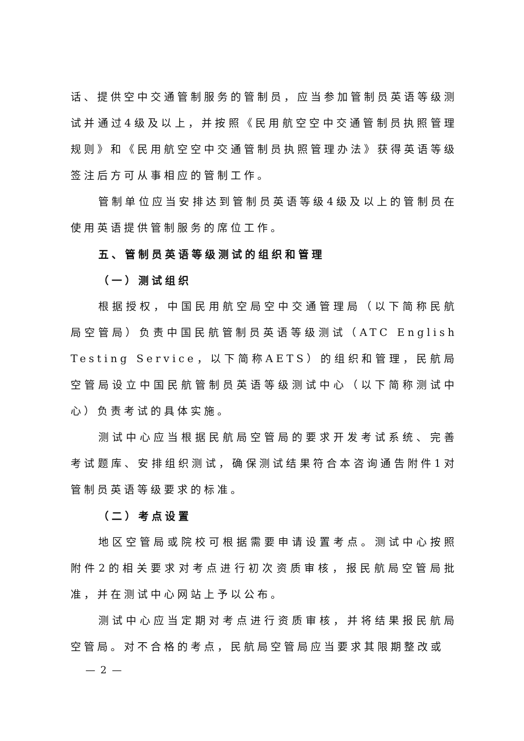话、提供空中交通管制服务的管制员，应当参加管制员英语等级测试并通过4级及以上，并按照《民用航空空中交通管制员执照管理规则》和《民用航空空中交通管制员执照管理办法》获得英语等级签注后方可从事相应的管制工作。
管制单位应当安排达到管制员英语等级4级及以上的管制员在使用英语提供管制服务的席位工作。
五、管制员英语等级测试的组织和管理
（一）测试组织
根据授权，中国民用航空局空中交通管理局（以下简称民航局空管局）负责中国民航管制员英语等级测试（ATC English Testing Service，以下简称AETS）的组织和管理，民航局空管局设立中国民航管制员英语等级测试中心（以下简称测试中心）负责考试的具体实施。
测试中心应当根据民航局空管局的要求开发考试系统、完善考试题库、安排组织测试，确保测试结果符合本咨询通告附件1对管制员英语等级要求的标准。
（二）考点设置
地区空管局或院校可根据需要申请设置考点。测试中心按照附件2的相关要求对考点进行初次资质审核，报民航局空管局批准，并在测试中心网站上予以公布。
测试中心应当定期对考点进行资质审核，并将结果报民航局空管局。对不合格的考点，民航局空管局应当要求其限期整改或
— 2 —